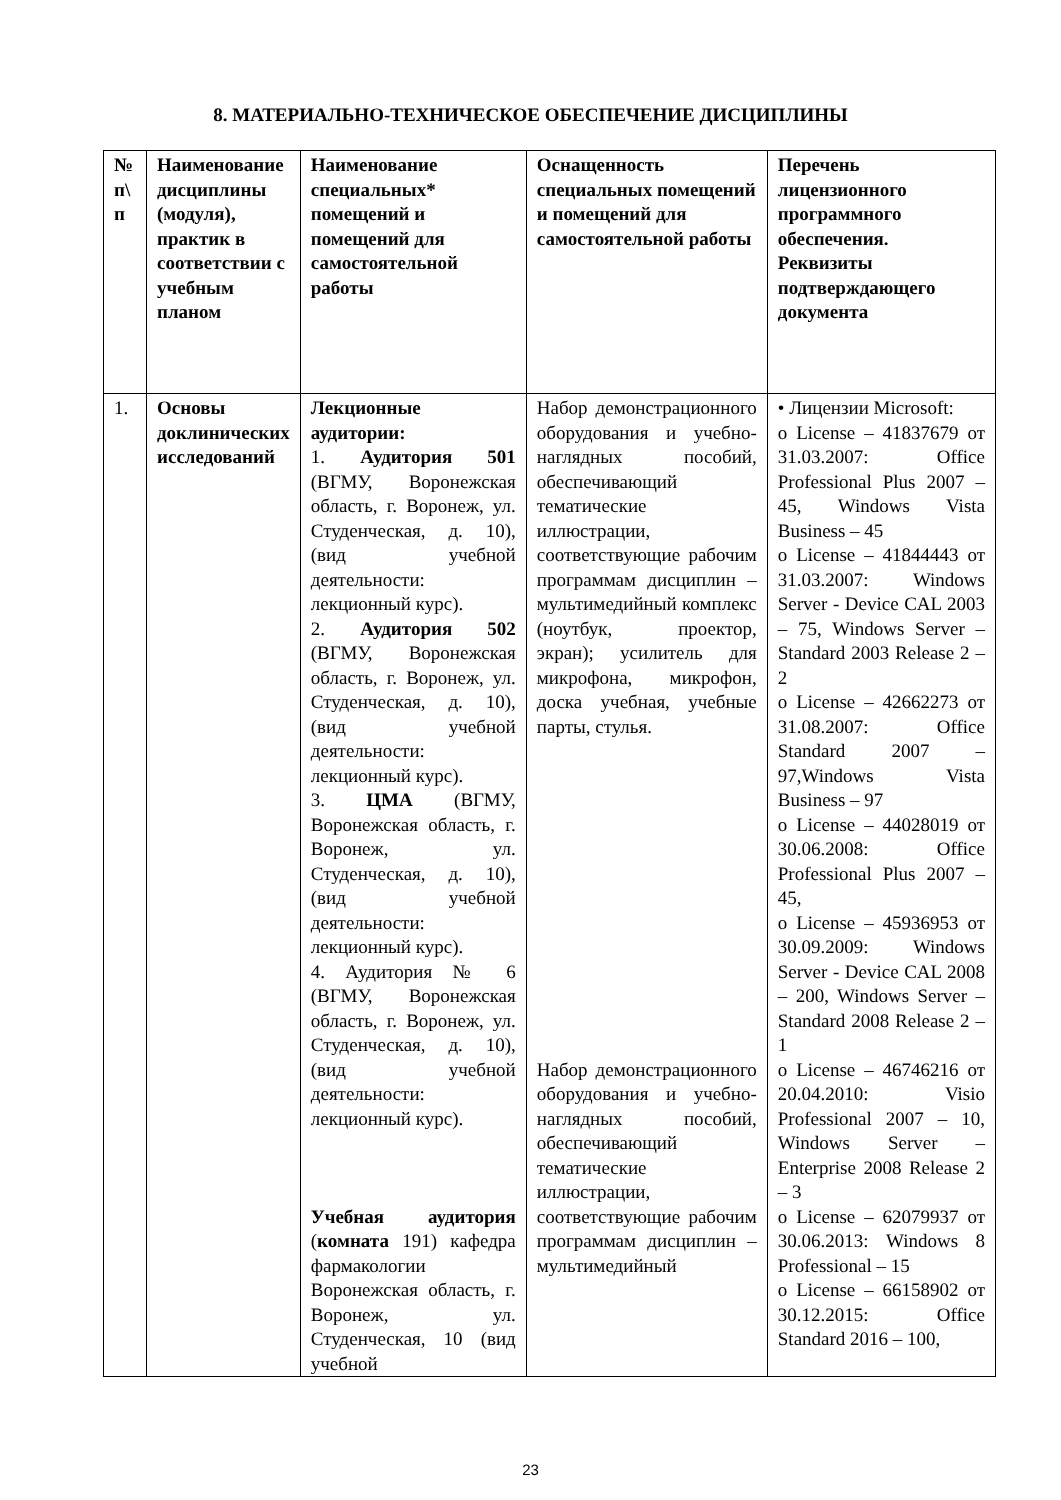8. МАТЕРИАЛЬНО-ТЕХНИЧЕСКОЕ ОБЕСПЕЧЕНИЕ ДИСЦИПЛИНЫ
| № п\ п | Наименование дисциплины (модуля), практик в соответствии с учебным планом | Наименование специальных* помещений и помещений для самостоятельной работы | Оснащенность специальных помещений и помещений для самостоятельной работы | Перечень лицензионного программного обеспечения. Реквизиты подтверждающего документа |
| --- | --- | --- | --- | --- |
| 1. | Основы доклинических исследований | Лекционные аудитории: 1. Аудитория 501 (ВГМУ, Воронежская область, г. Воронеж, ул. Студенческая, д. 10), (вид учебной деятельности: лекционный курс). 2. Аудитория 502 (ВГМУ, Воронежская область, г. Воронеж, ул. Студенческая, д. 10), (вид учебной деятельности: лекционный курс). 3. ЦМА (ВГМУ, Воронежская область, г. Воронеж, ул. Студенческая, д. 10), (вид учебной деятельности: лекционный курс). 4. Аудитория № 6 (ВГМУ, Воронежская область, г. Воронеж, ул. Студенческая, д. 10), (вид учебной деятельности: лекционный курс). Учебная аудитория ( комната 191) кафедра фармакологии Воронежская область, г. Воронеж, ул. Студенческая, 10 (вид учебной | Набор демонстрационного оборудования и учебно-наглядных пособий, обеспечивающий тематические иллюстрации, соответствующие рабочим программам дисциплин – мультимедийный комплекс (ноутбук, проектор, экран); усилитель для микрофона, микрофон, доска учебная, учебные парты, стулья. Набор демонстрационного оборудования и учебно-наглядных пособий, обеспечивающий тематические иллюстрации, соответствующие рабочим программам дисциплин – мультимедийный | • Лицензии Microsoft: o License – 41837679 от 31.03.2007: Office Professional Plus 2007 – 45, Windows Vista Business – 45 o License – 41844443 от 31.03.2007: Windows Server - Device CAL 2003 – 75, Windows Server – Standard 2003 Release 2 – 2 o License – 42662273 от 31.08.2007: Office Standard 2007 – 97,Windows Vista Business – 97 o License – 44028019 от 30.06.2008: Office Professional Plus 2007 – 45, o License – 45936953 от 30.09.2009: Windows Server - Device CAL 2008 – 200, Windows Server – Standard 2008 Release 2 – 1 o License – 46746216 от 20.04.2010: Visio Professional 2007 – 10, Windows Server – Enterprise 2008 Release 2 – 3 o License – 62079937 от 30.06.2013: Windows 8 Professional – 15 o License – 66158902 от 30.12.2015: Office Standard 2016 – 100, |
23